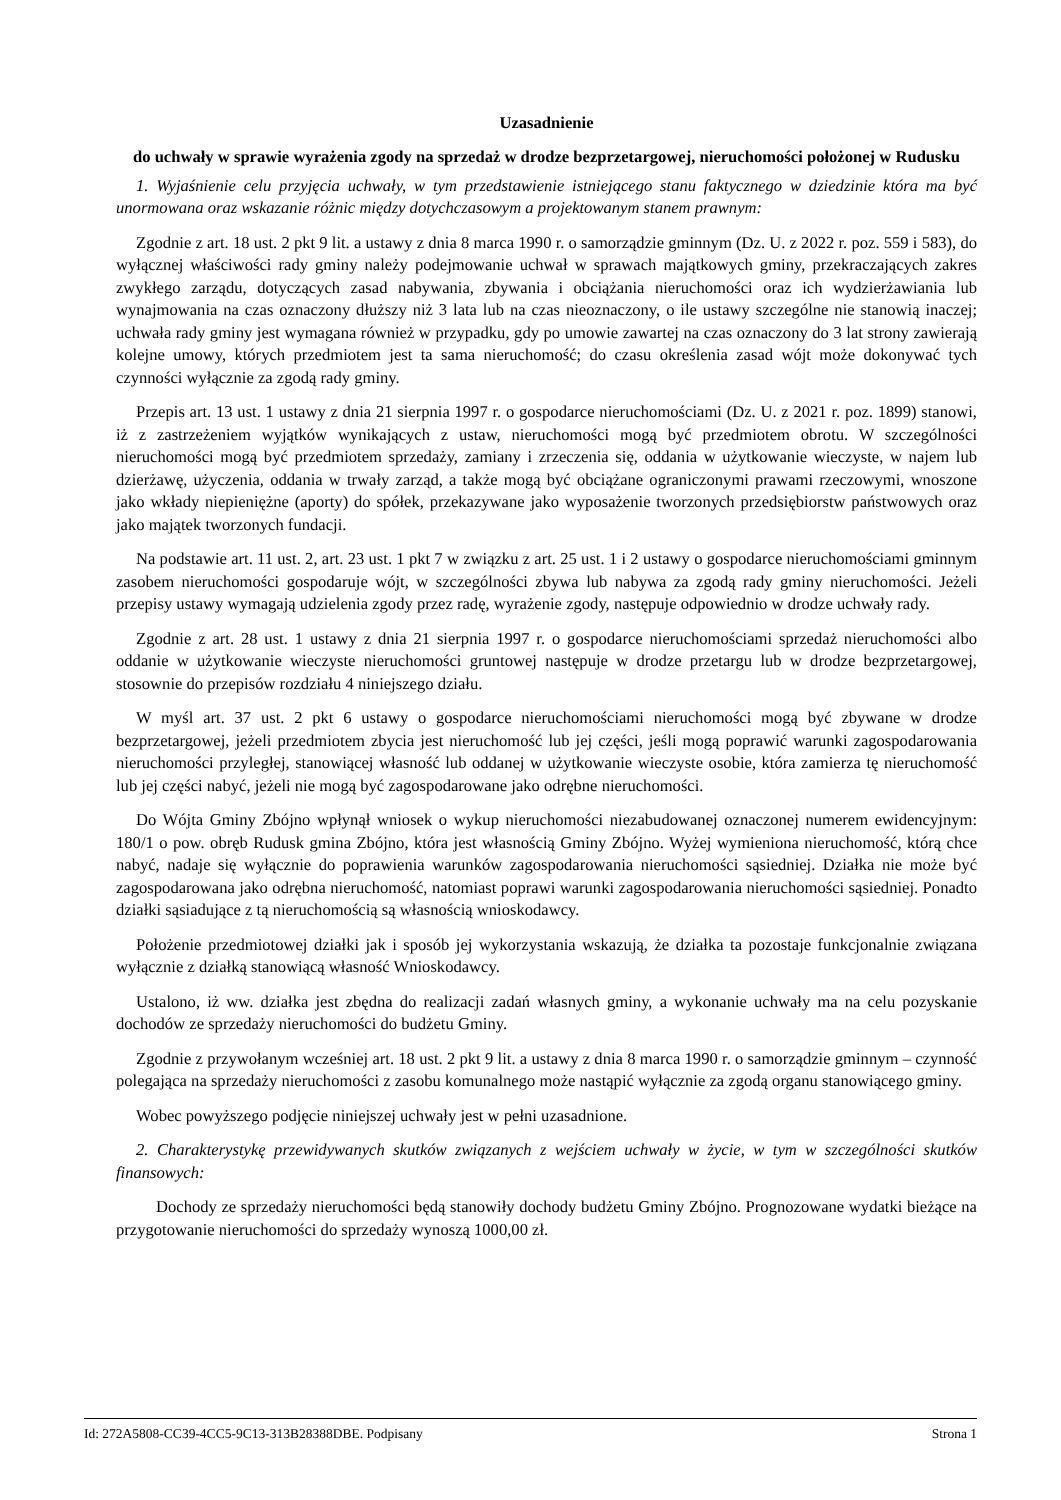Uzasadnienie
do uchwały w sprawie wyrażenia zgody na sprzedaż w drodze bezprzetargowej, nieruchomości położonej w Rudusku
1. Wyjaśnienie celu przyjęcia uchwały, w tym przedstawienie istniejącego stanu faktycznego w dziedzinie która ma być unormowana oraz wskazanie różnic między dotychczasowym a projektowanym stanem prawnym:
Zgodnie z art. 18 ust. 2 pkt 9 lit. a ustawy z dnia 8 marca 1990 r. o samorządzie gminnym (Dz. U. z 2022 r. poz. 559 i 583), do wyłącznej właściwości rady gminy należy podejmowanie uchwał w sprawach majątkowych gminy, przekraczających zakres zwykłego zarządu, dotyczących zasad nabywania, zbywania i obciążania nieruchomości oraz ich wydzierżawiania lub wynajmowania na czas oznaczony dłuższy niż 3 lata lub na czas nieoznaczony, o ile ustawy szczególne nie stanowią inaczej; uchwała rady gminy jest wymagana również w przypadku, gdy po umowie zawartej na czas oznaczony do 3 lat strony zawierają kolejne umowy, których przedmiotem jest ta sama nieruchomość; do czasu określenia zasad wójt może dokonywać tych czynności wyłącznie za zgodą rady gminy.
Przepis art. 13 ust. 1 ustawy z dnia 21 sierpnia 1997 r. o gospodarce nieruchomościami (Dz. U. z 2021 r. poz. 1899) stanowi, iż z zastrzeżeniem wyjątków wynikających z ustaw, nieruchomości mogą być przedmiotem obrotu. W szczególności nieruchomości mogą być przedmiotem sprzedaży, zamiany i zrzeczenia się, oddania w użytkowanie wieczyste, w najem lub dzierżawę, użyczenia, oddania w trwały zarząd, a także mogą być obciążane ograniczonymi prawami rzeczowymi, wnoszone jako wkłady niepieniężne (aporty) do spółek, przekazywane jako wyposażenie tworzonych przedsiębiorstw państwowych oraz jako majątek tworzonych fundacji.
Na podstawie art. 11 ust. 2, art. 23 ust. 1 pkt 7 w związku z art. 25 ust. 1 i 2 ustawy o gospodarce nieruchomościami gminnym zasobem nieruchomości gospodaruje wójt, w szczególności zbywa lub nabywa za zgodą rady gminy nieruchomości. Jeżeli przepisy ustawy wymagają udzielenia zgody przez radę, wyrażenie zgody, następuje odpowiednio w drodze uchwały rady.
Zgodnie z art. 28 ust. 1 ustawy z dnia 21 sierpnia 1997 r. o gospodarce nieruchomościami sprzedaż nieruchomości albo oddanie w użytkowanie wieczyste nieruchomości gruntowej następuje w drodze przetargu lub w drodze bezprzetargowej, stosownie do przepisów rozdziału 4 niniejszego działu.
W myśl art. 37 ust. 2 pkt 6 ustawy o gospodarce nieruchomościami nieruchomości mogą być zbywane w drodze bezprzetargowej, jeżeli przedmiotem zbycia jest nieruchomość lub jej części, jeśli mogą poprawić warunki zagospodarowania nieruchomości przyległej, stanowiącej własność lub oddanej w użytkowanie wieczyste osobie, która zamierza tę nieruchomość lub jej części nabyć, jeżeli nie mogą być zagospodarowane jako odrębne nieruchomości.
Do Wójta Gminy Zbójno wpłynął wniosek o wykup nieruchomości niezabudowanej oznaczonej numerem ewidencyjnym: 180/1 o pow. obręb Rudusk gmina Zbójno, która jest własnością Gminy Zbójno. Wyżej wymieniona nieruchomość, którą chce nabyć, nadaje się wyłącznie do poprawienia warunków zagospodarowania nieruchomości sąsiedniej. Działka nie może być zagospodarowana jako odrębna nieruchomość, natomiast poprawi warunki zagospodarowania nieruchomości sąsiedniej. Ponadto działki sąsiadujące z tą nieruchomością są własnością wnioskodawcy.
Położenie przedmiotowej działki jak i sposób jej wykorzystania wskazują, że działka ta pozostaje funkcjonalnie związana wyłącznie z działką stanowiącą własność Wnioskodawcy.
Ustalono, iż ww. działka jest zbędna do realizacji zadań własnych gminy, a wykonanie uchwały ma na celu pozyskanie dochodów ze sprzedaży nieruchomości do budżetu Gminy.
Zgodnie z przywołanym wcześniej art. 18 ust. 2 pkt 9 lit. a ustawy z dnia 8 marca 1990 r. o samorządzie gminnym – czynność polegająca na sprzedaży nieruchomości z zasobu komunalnego może nastąpić wyłącznie za zgodą organu stanowiącego gminy.
Wobec powyższego podjęcie niniejszej uchwały jest w pełni uzasadnione.
2. Charakterystykę przewidywanych skutków związanych z wejściem uchwały w życie, w tym w szczególności skutków finansowych:
Dochody ze sprzedaży nieruchomości będą stanowiły dochody budżetu Gminy Zbójno. Prognozowane wydatki bieżące na przygotowanie nieruchomości do sprzedaży wynoszą 1000,00 zł.
Id: 272A5808-CC39-4CC5-9C13-313B28388DBE. Podpisany Strona 1